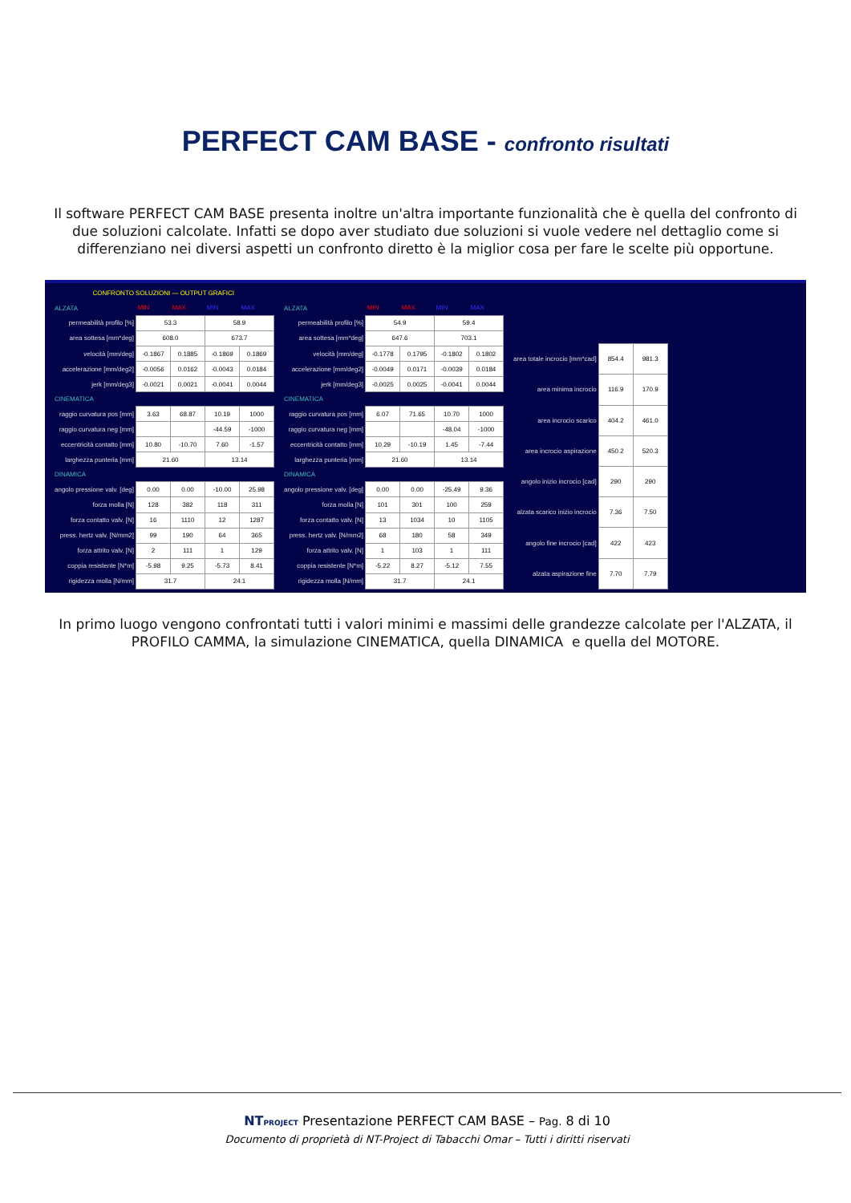PERFECT CAM BASE - confronto risultati
Il software PERFECT CAM BASE presenta inoltre un'altra importante funzionalità che è quella del confronto di due soluzioni calcolate. Infatti se dopo aver studiato due soluzioni si vuole vedere nel dettaglio come si differenziano nei diversi aspetti un confronto diretto è la miglior cosa per fare le scelte più opportune.
| CONFRONTO SOLUZIONI — OUTPUT GRAFICI | | | | |
| ALZATA | MIN | MAX | MIN | MAX |
| permeabilità profilo [%] | 53.3 | | 58.9 | |
| area sottesa [mm*deg] | 608.0 | | 673.7 | |
| velocità [mm/deg] | -0.1867 | 0.1885 | -0.1869 | 0.1869 |
| accelerazione [mm/deg2] | -0.0056 | 0.0162 | -0.0043 | 0.0184 |
| jerk [mm/deg3] | -0.0021 | 0.0021 | -0.0041 | 0.0044 |
| CINEMATICA | | | | |
| raggio curvatura pos [mm] | 3.63 | 68.87 | 10.19 | 1000 |
| raggio curvatura neg [mm] | | | -44.59 | -1000 |
| eccentricità contatto [mm] | 10.80 | -10.70 | 7.60 | -1.57 |
| larghezza punteria [mm] | 21.60 | | 13.14 | |
| DINAMICA | | | | |
| angolo pressione valv. [deg] | 0.00 | 0.00 | -10.00 | 25.98 |
| forza molla [N] | 128 | 382 | 118 | 311 |
| forza contatto valv. [N] | 16 | 1110 | 12 | 1287 |
| press. hertz valv. [N/mm2] | 99 | 190 | 64 | 365 |
| forza attrito valv. [N] | 2 | 111 | 1 | 129 |
| coppia resistente [N*m] | -5.98 | 9.25 | -5.73 | 8.41 |
| rigidezza molla [N/mm] | 31.7 | | 24.1 | |
| ALZATA | MIN | MAX | MIN | MAX |
| permeabilità profilo [%] | 54.9 | | 59.4 | |
| area sottesa [mm*deg] | 647.6 | | 703.1 | |
| velocità [mm/deg] | -0.1778 | 0.1795 | -0.1802 | 0.1802 |
| accelerazione [mm/deg2] | -0.0049 | 0.0171 | -0.0039 | 0.0184 |
| jerk [mm/deg3] | -0.0025 | 0.0025 | -0.0041 | 0.0044 |
| CINEMATICA | | | | |
| raggio curvatura pos [mm] | 6.07 | 71.65 | 10.70 | 1000 |
| raggio curvatura neg [mm] | | | -48.04 | -1000 |
| eccentricità contatto [mm] | 10.29 | -10.19 | 1.45 | -7.44 |
| larghezza punteria [mm] | 21.60 | | 13.14 | |
| DINAMICA | | | | |
| angolo pressione valv. [deg] | 0.00 | 0.00 | -25.49 | 9.36 |
| forza molla [N] | 101 | 301 | 100 | 259 |
| forza contatto valv. [N] | 13 | 1034 | 10 | 1105 |
| press. hertz valv. [N/mm2] | 68 | 180 | 58 | 349 |
| forza attrito valv. [N] | 1 | 103 | 1 | 111 |
| coppia resistente [N*m] | -5.22 | 8.27 | -5.12 | 7.55 |
| rigidezza molla [N/mm] | 31.7 | | 24.1 | |
| area totale incrocio [mm*cad] | 854.4 | 981.3 |
| area minima incrocio | 116.9 | 170.9 |
| area incrocio scarico | 404.2 | 461.0 |
| area incrocio aspirazione | 450.2 | 520.3 |
| angolo inizio incrocio [cad] | 290 | 290 |
| alzata scarico inizio incrocio | 7.36 | 7.50 |
| angolo fine incrocio [cad] | 422 | 423 |
| alzata aspirazione fine | 7.70 | 7.79 |
In primo luogo vengono confrontati tutti i valori minimi e massimi delle grandezze calcolate per l'ALZATA, il PROFILO CAMMA, la simulazione CINEMATICA, quella DINAMICA e quella del MOTORE.
NTPROJECT Presentazione PERFECT CAM BASE – Pag. 8 di 10
Documento di proprietà di NT-Project di Tabacchi Omar – Tutti i diritti riservati